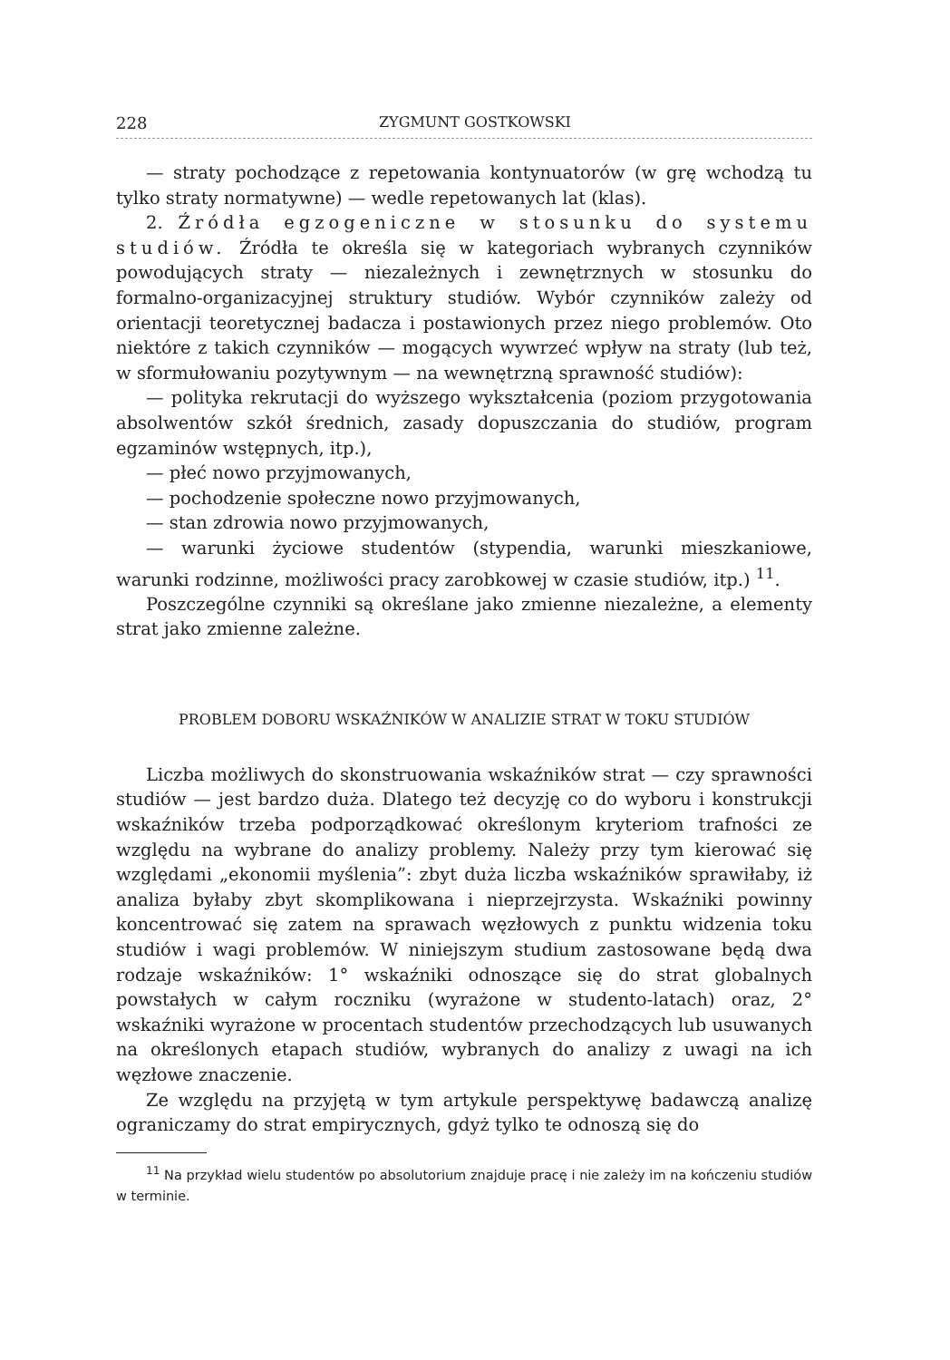228 ZYGMUNT GOSTKOWSKI
— straty pochodzące z repetowania kontynuatorów (w grę wchodzą tu tylko straty normatywne) — wedle repetowanych lat (klas).
2. Źródła egzogeniczne w stosunku do systemu studiów. Źródła te określa się w kategoriach wybranych czynników powodujących straty — niezależnych i zewnętrznych w stosunku do formalno-organizacyjnej struktury studiów. Wybór czynników zależy od orientacji teoretycznej badacza i postawionych przez niego problemów. Oto niektóre z takich czynników — mogących wywrzeć wpływ na straty (lub też, w sformułowaniu pozytywnym — na wewnętrzną sprawność studiów):
— polityka rekrutacji do wyższego wykształcenia (poziom przygotowania absolwentów szkół średnich, zasady dopuszczania do studiów, program egzaminów wstępnych, itp.),
— płeć nowo przyjmowanych,
— pochodzenie społeczne nowo przyjmowanych,
— stan zdrowia nowo przyjmowanych,
— warunki życiowe studentów (stypendia, warunki mieszkaniowe, warunki rodzinne, możliwości pracy zarobkowej w czasie studiów, itp.) <sup>11</sup>.
Poszczególne czynniki są określane jako zmienne niezależne, a elementy strat jako zmienne zależne.
PROBLEM DOBORU WSKAŹNIKÓW W ANALIZIE STRAT W TOKU STUDIÓW
Liczba możliwych do skonstruowania wskaźników strat — czy sprawności studiów — jest bardzo duża. Dlatego też decyzję co do wyboru i konstrukcji wskaźników trzeba podporządkować określonym kryteriom trafności ze względu na wybrane do analizy problemy. Należy przy tym kierować się względami „ekonomii myślenia”: zbyt duża liczba wskaźników sprawiłaby, iż analiza byłaby zbyt skomplikowana i nieprzejrzysta. Wskaźniki powinny koncentrować się zatem na sprawach węzłowych z punktu widzenia toku studiów i wagi problemów. W niniejszym studium zastosowane będą dwa rodzaje wskaźników: 1° wskaźniki odnoszące się do strat globalnych powstałych w całym roczniku (wyrażone w studento-latach) oraz, 2° wskaźniki wyrażone w procentach studentów przechodzących lub usuwanych na określonych etapach studiów, wybranych do analizy z uwagi na ich węzłowe znaczenie.
Ze względu na przyjętą w tym artykule perspektywę badawczą analizę ograniczamy do strat empirycznych, gdyż tylko te odnoszą się do
<sup>11</sup> Na przykład wielu studentów po absolutorium znajduje pracę i nie zależy im na kończeniu studiów w terminie.